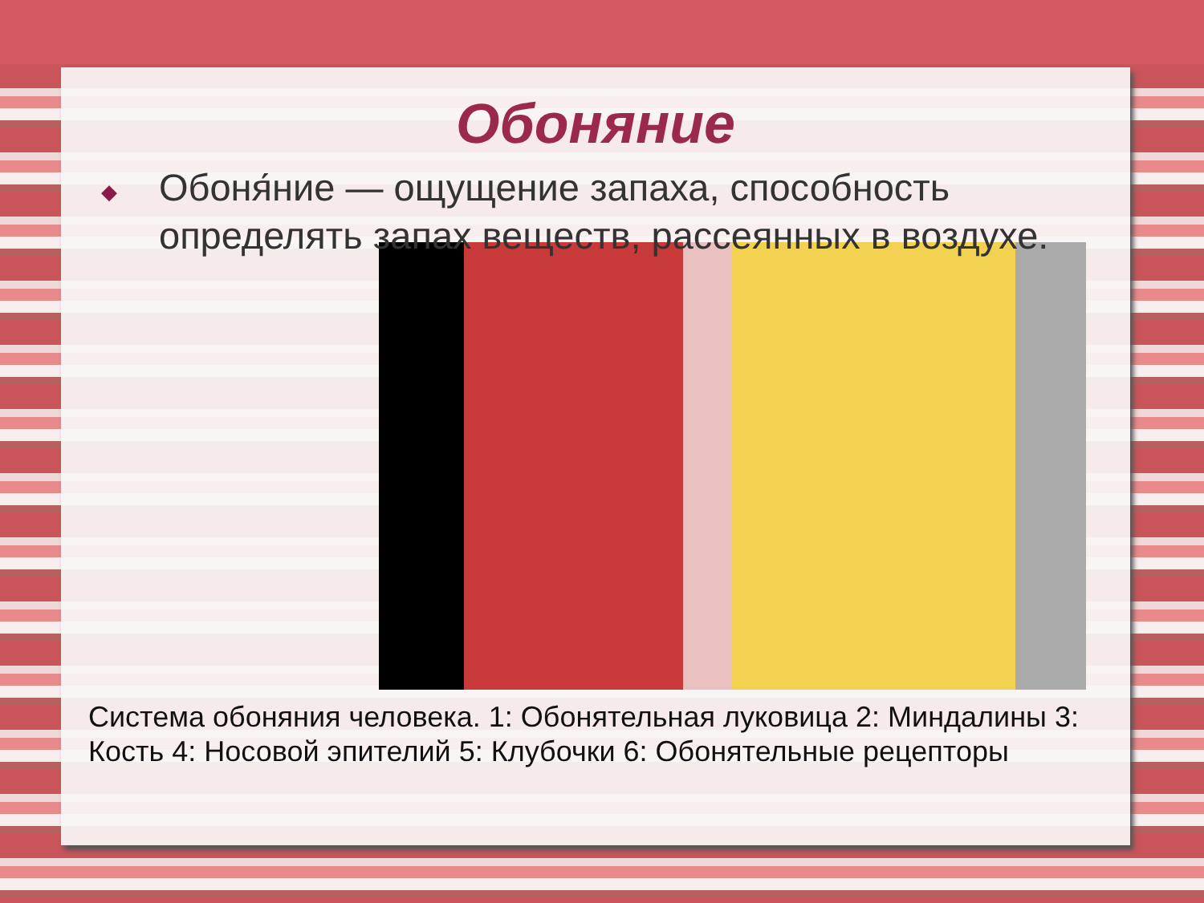Обоняние
◆
Обоня́ние — ощущение запаха, способность определять запах веществ, рассеянных в воздухе.
Система обоняния человека. 1: Обонятельная луковица 2: Миндалины 3: Кость 4: Носовой эпителий 5: Клубочки 6: Обонятельные рецепторы